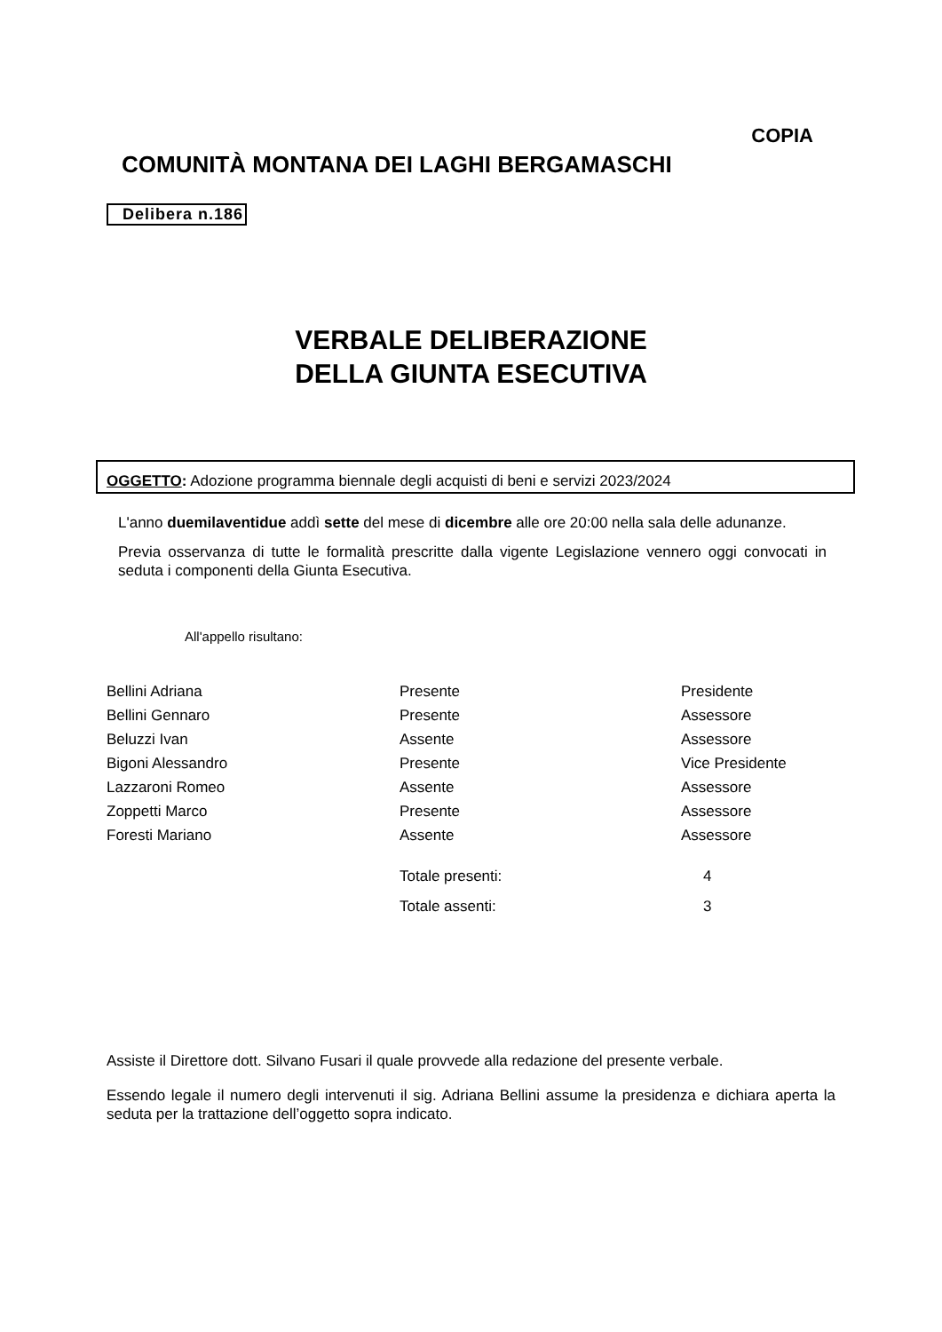COPIA
COMUNITÀ MONTANA DEI LAGHI BERGAMASCHI
Delibera n.186
VERBALE DELIBERAZIONE
DELLA GIUNTA ESECUTIVA
OGGETTO: Adozione programma biennale degli acquisti di beni e servizi 2023/2024
L'anno duemilaventidue addì sette del mese di dicembre alle ore 20:00 nella sala delle adunanze.
Previa osservanza di tutte le formalità prescritte dalla vigente Legislazione vennero oggi convocati in seduta i componenti della Giunta Esecutiva.
All'appello risultano:
| Bellini Adriana | Presente | Presidente |
| Bellini Gennaro | Presente | Assessore |
| Beluzzi Ivan | Assente | Assessore |
| Bigoni Alessandro | Presente | Vice Presidente |
| Lazzaroni Romeo | Assente | Assessore |
| Zoppetti Marco | Presente | Assessore |
| Foresti Mariano | Assente | Assessore |
| | Totale presenti: | 4 |
| | Totale assenti: | 3 |
Assiste il Direttore dott. Silvano Fusari il quale provvede alla redazione del presente verbale.
Essendo legale il numero degli intervenuti il sig. Adriana Bellini assume la presidenza e dichiara aperta la seduta per la trattazione dell’oggetto sopra indicato.